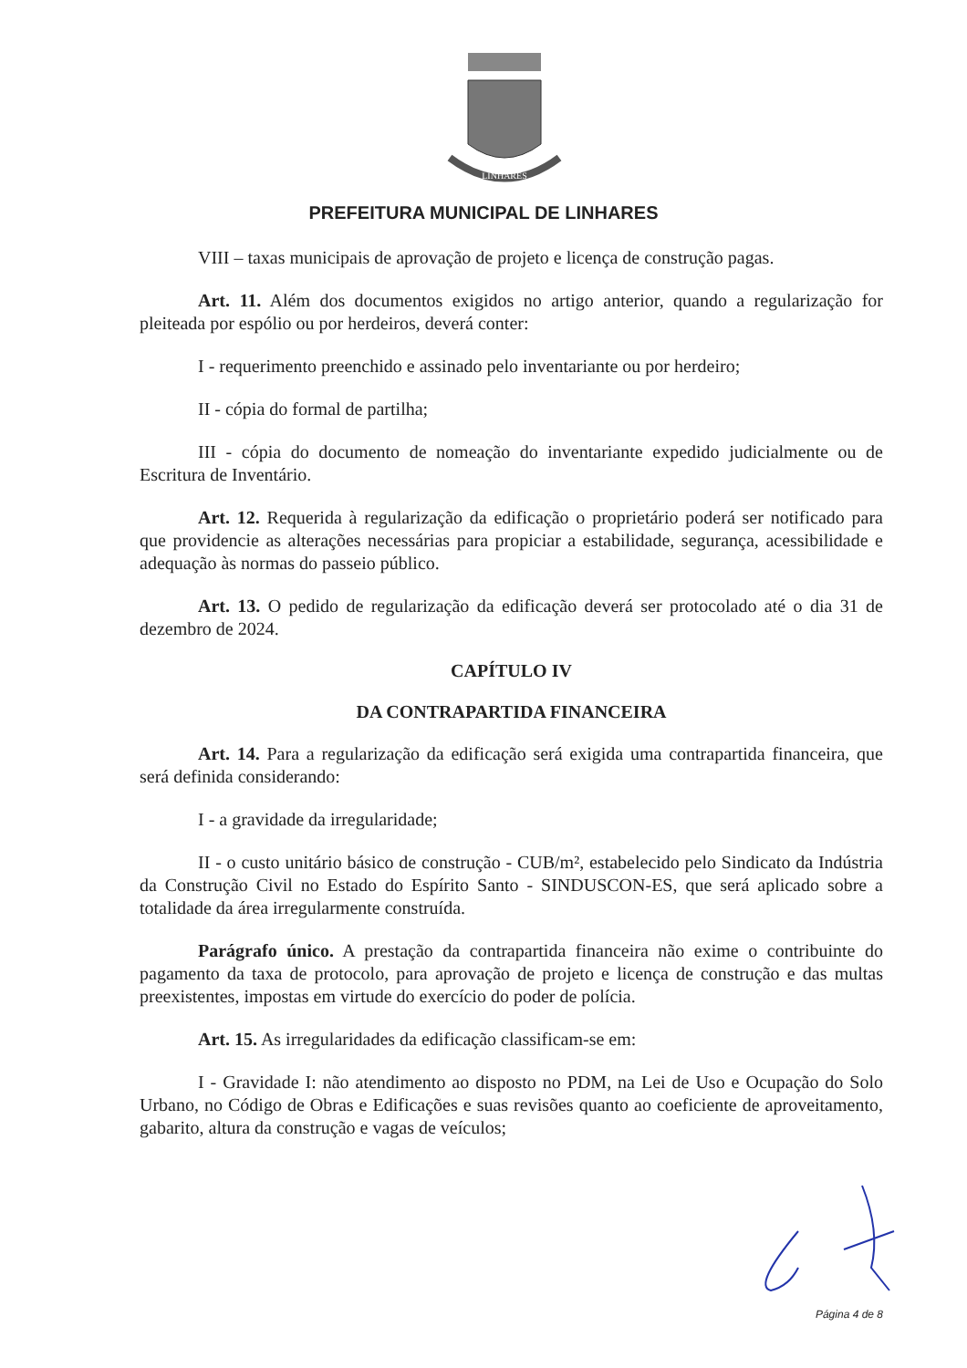LINHARES
PREFEITURA MUNICIPAL DE LINHARES
VIII – taxas municipais de aprovação de projeto e licença de construção pagas.
Art. 11. Além dos documentos exigidos no artigo anterior, quando a regularização for pleiteada por espólio ou por herdeiros, deverá conter:
I - requerimento preenchido e assinado pelo inventariante ou por herdeiro;
II - cópia do formal de partilha;
III - cópia do documento de nomeação do inventariante expedido judicialmente ou de Escritura de Inventário.
Art. 12. Requerida à regularização da edificação o proprietário poderá ser notificado para que providencie as alterações necessárias para propiciar a estabilidade, segurança, acessibilidade e adequação às normas do passeio público.
Art. 13. O pedido de regularização da edificação deverá ser protocolado até o dia 31 de dezembro de 2024.
CAPÍTULO IV
DA CONTRAPARTIDA FINANCEIRA
Art. 14. Para a regularização da edificação será exigida uma contrapartida financeira, que será definida considerando:
I - a gravidade da irregularidade;
II - o custo unitário básico de construção - CUB/m², estabelecido pelo Sindicato da Indústria da Construção Civil no Estado do Espírito Santo - SINDUSCON-ES, que será aplicado sobre a totalidade da área irregularmente construída.
Parágrafo único. A prestação da contrapartida financeira não exime o contribuinte do pagamento da taxa de protocolo, para aprovação de projeto e licença de construção e das multas preexistentes, impostas em virtude do exercício do poder de polícia.
Art. 15. As irregularidades da edificação classificam-se em:
I - Gravidade I: não atendimento ao disposto no PDM, na Lei de Uso e Ocupação do Solo Urbano, no Código de Obras e Edificações e suas revisões quanto ao coeficiente de aproveitamento, gabarito, altura da construção e vagas de veículos;
Página 4 de 8